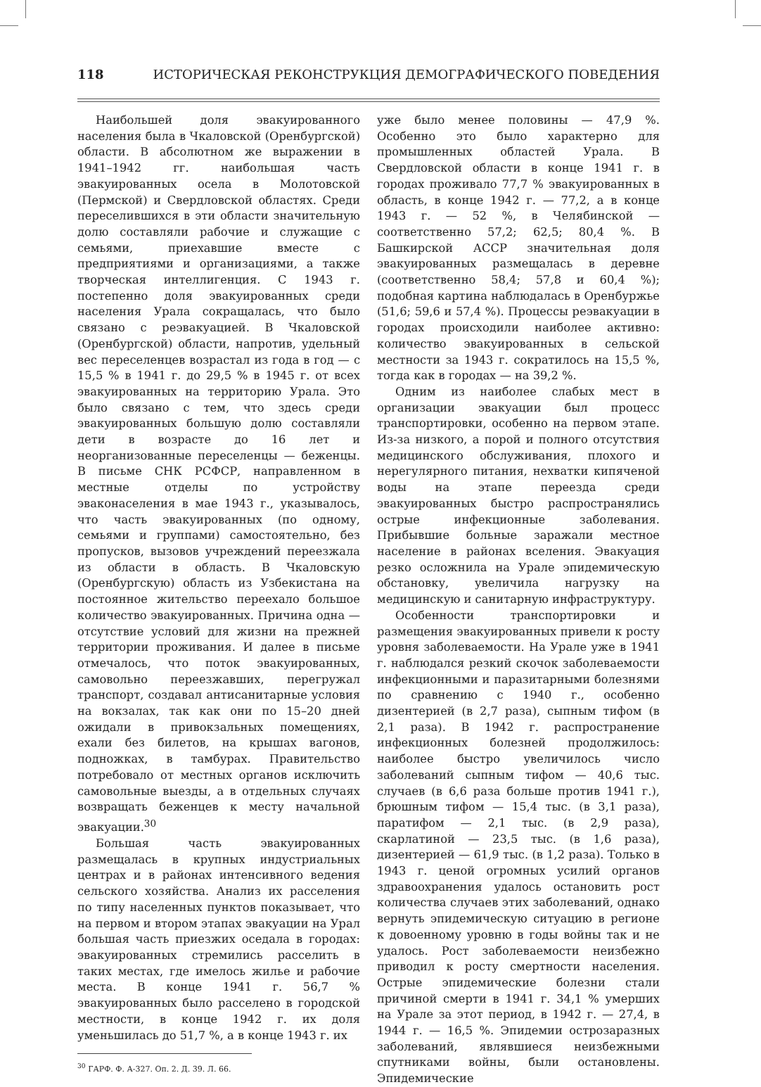118 ИСТОРИЧЕСКАЯ РЕКОНСТРУКЦИЯ ДЕМОГРАФИЧЕСКОГО ПОВЕДЕНИЯ
Наибольшей доля эвакуированного населения была в Чкаловской (Оренбургской) области. В абсолютном же выражении в 1941–1942 гг. наибольшая часть эвакуированных осела в Молотовской (Пермской) и Свердловской областях. Среди переселившихся в эти области значительную долю составляли рабочие и служащие с семьями, приехавшие вместе с предприятиями и организациями, а также творческая интеллигенция. С 1943 г. постепенно доля эвакуированных среди населения Урала сокращалась, что было связано с реэвакуацией. В Чкаловской (Оренбургской) области, напротив, удельный вес переселенцев возрастал из года в год — с 15,5 % в 1941 г. до 29,5 % в 1945 г. от всех эвакуированных на территорию Урала. Это было связано с тем, что здесь среди эвакуированных большую долю составляли дети в возрасте до 16 лет и неорганизованные переселенцы — беженцы. В письме СНК РСФСР, направленном в местные отделы по устройству эваконаселения в мае 1943 г., указывалось, что часть эвакуированных (по одному, семьями и группами) самостоятельно, без пропусков, вызовов учреждений переезжала из области в область. В Чкаловскую (Оренбургскую) область из Узбекистана на постоянное жительство переехало большое количество эвакуированных. Причина одна — отсутствие условий для жизни на прежней территории проживания. И далее в письме отмечалось, что поток эвакуированных, самовольно переезжавших, перегружал транспорт, создавал антисанитарные условия на вокзалах, так как они по 15–20 дней ожидали в привокзальных помещениях, ехали без билетов, на крышах вагонов, подножках, в тамбурах. Правительство потребовало от местных органов исключить самовольные выезды, а в отдельных случаях возвращать беженцев к месту начальной эвакуации.<sup>30</sup>
Большая часть эвакуированных размещалась в крупных индустриальных центрах и в районах интенсивного ведения сельского хозяйства. Анализ их расселения по типу населенных пунктов показывает, что на первом и втором этапах эвакуации на Урал большая часть приезжих оседала в городах: эвакуированных стремились расселить в таких местах, где имелось жилье и рабочие места. В конце 1941 г. 56,7 % эвакуированных было расселено в городской местности, в конце 1942 г. их доля уменьшилась до 51,7 %, а в конце 1943 г. их
<sup>30</sup> ГАРФ. Ф. А-327. Оп. 2. Д. 39. Л. 66.
уже было менее половины — 47,9 %. Особенно это было характерно для промышленных областей Урала. В Свердловской области в конце 1941 г. в городах проживало 77,7 % эвакуированных в область, в конце 1942 г. — 77,2, а в конце 1943 г. — 52 %, в Челябинской — соответственно 57,2; 62,5; 80,4 %. В Башкирской АССР значительная доля эвакуированных размещалась в деревне (соответственно 58,4; 57,8 и 60,4 %); подобная картина наблюдалась в Оренбуржье (51,6; 59,6 и 57,4 %). Процессы реэвакуации в городах происходили наиболее активно: количество эвакуированных в сельской местности за 1943 г. сократилось на 15,5 %, тогда как в городах — на 39,2 %.
Одним из наиболее слабых мест в организации эвакуации был процесс транспортировки, особенно на первом этапе. Из-за низкого, а порой и полного отсутствия медицинского обслуживания, плохого и нерегулярного питания, нехватки кипяченой воды на этапе переезда среди эвакуированных быстро распространялись острые инфекционные заболевания. Прибывшие больные заражали местное население в районах вселения. Эвакуация резко осложнила на Урале эпидемическую обстановку, увеличила нагрузку на медицинскую и санитарную инфраструктуру.
Особенности транспортировки и размещения эвакуированных привели к росту уровня заболеваемости. На Урале уже в 1941 г. наблюдался резкий скочок заболеваемости инфекционными и паразитарными болезнями по сравнению с 1940 г., особенно дизентерией (в 2,7 раза), сыпным тифом (в 2,1 раза). В 1942 г. распространение инфекционных болезней продолжилось: наиболее быстро увеличилось число заболеваний сыпным тифом — 40,6 тыс. случаев (в 6,6 раза больше против 1941 г.), брюшным тифом — 15,4 тыс. (в 3,1 раза), паратифом — 2,1 тыс. (в 2,9 раза), скарлатиной — 23,5 тыс. (в 1,6 раза), дизентерией — 61,9 тыс. (в 1,2 раза). Только в 1943 г. ценой огромных усилий органов здравоохранения удалось остановить рост количества случаев этих заболеваний, однако вернуть эпидемическую ситуацию в регионе к довоенному уровню в годы войны так и не удалось. Рост заболеваемости неизбежно приводил к росту смертности населения. Острые эпидемические болезни стали причиной смерти в 1941 г. 34,1 % умерших на Урале за этот период, в 1942 г. — 27,4, в 1944 г. — 16,5 %. Эпидемии острозаразных заболеваний, являвшиеся неизбежными спутниками войны, были остановлены. Эпидемические